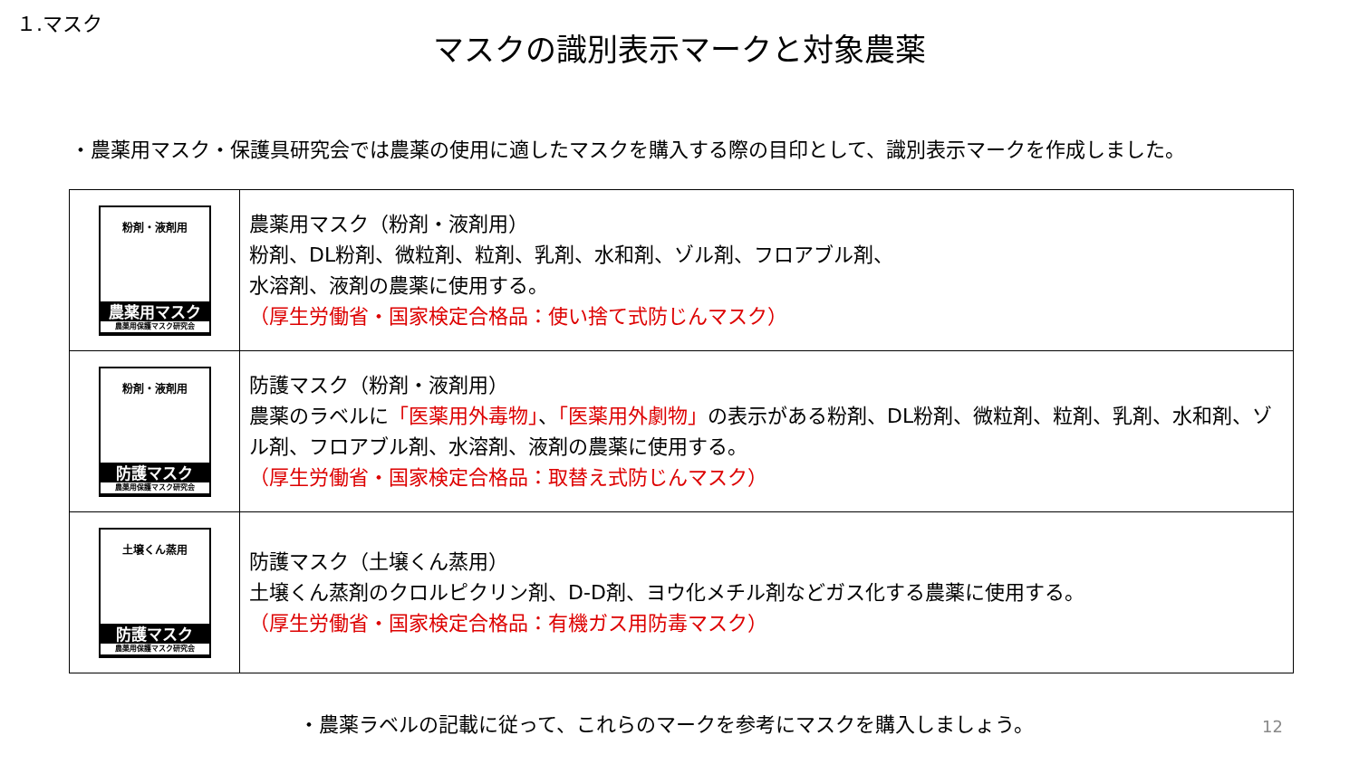１.マスク
マスクの識別表示マークと対象農薬
・農薬用マスク・保護具研究会では農薬の使用に適したマスクを購入する際の目印として、識別表示マークを作成しました。
| 粉剤・液剤用 農薬用マスク 農薬用保護マスク研究会 | 農薬用マスク（粉剤・液剤用） 粉剤、DL粉剤、微粒剤、粒剤、乳剤、水和剤、ゾル剤、フロアブル剤、 水溶剤、液剤の農薬に使用する。 （厚生労働省・国家検定合格品：使い捨て式防じんマスク） |
| 粉剤・液剤用 防護マスク 農薬用保護マスク研究会 | 防護マスク（粉剤・液剤用） 農薬のラベルに 「医薬用外毒物」 、 「医薬用外劇物」 の表示がある粉剤、DL粉剤、微粒剤、粒剤、乳剤、水和剤、ゾル剤、フロアブル剤、水溶剤、液剤の農薬に使用する。 （厚生労働省・国家検定合格品：取替え式防じんマスク） |
| 土壌くん蒸用 防護マスク 農薬用保護マスク研究会 | 防護マスク（土壌くん蒸用） 土壌くん蒸剤のクロルピクリン剤、D-D剤、ヨウ化メチル剤などガス化する農薬に使用する。 （厚生労働省・国家検定合格品：有機ガス用防毒マスク） |
・農薬ラベルの記載に従って、これらのマークを参考にマスクを購入しましょう。
12